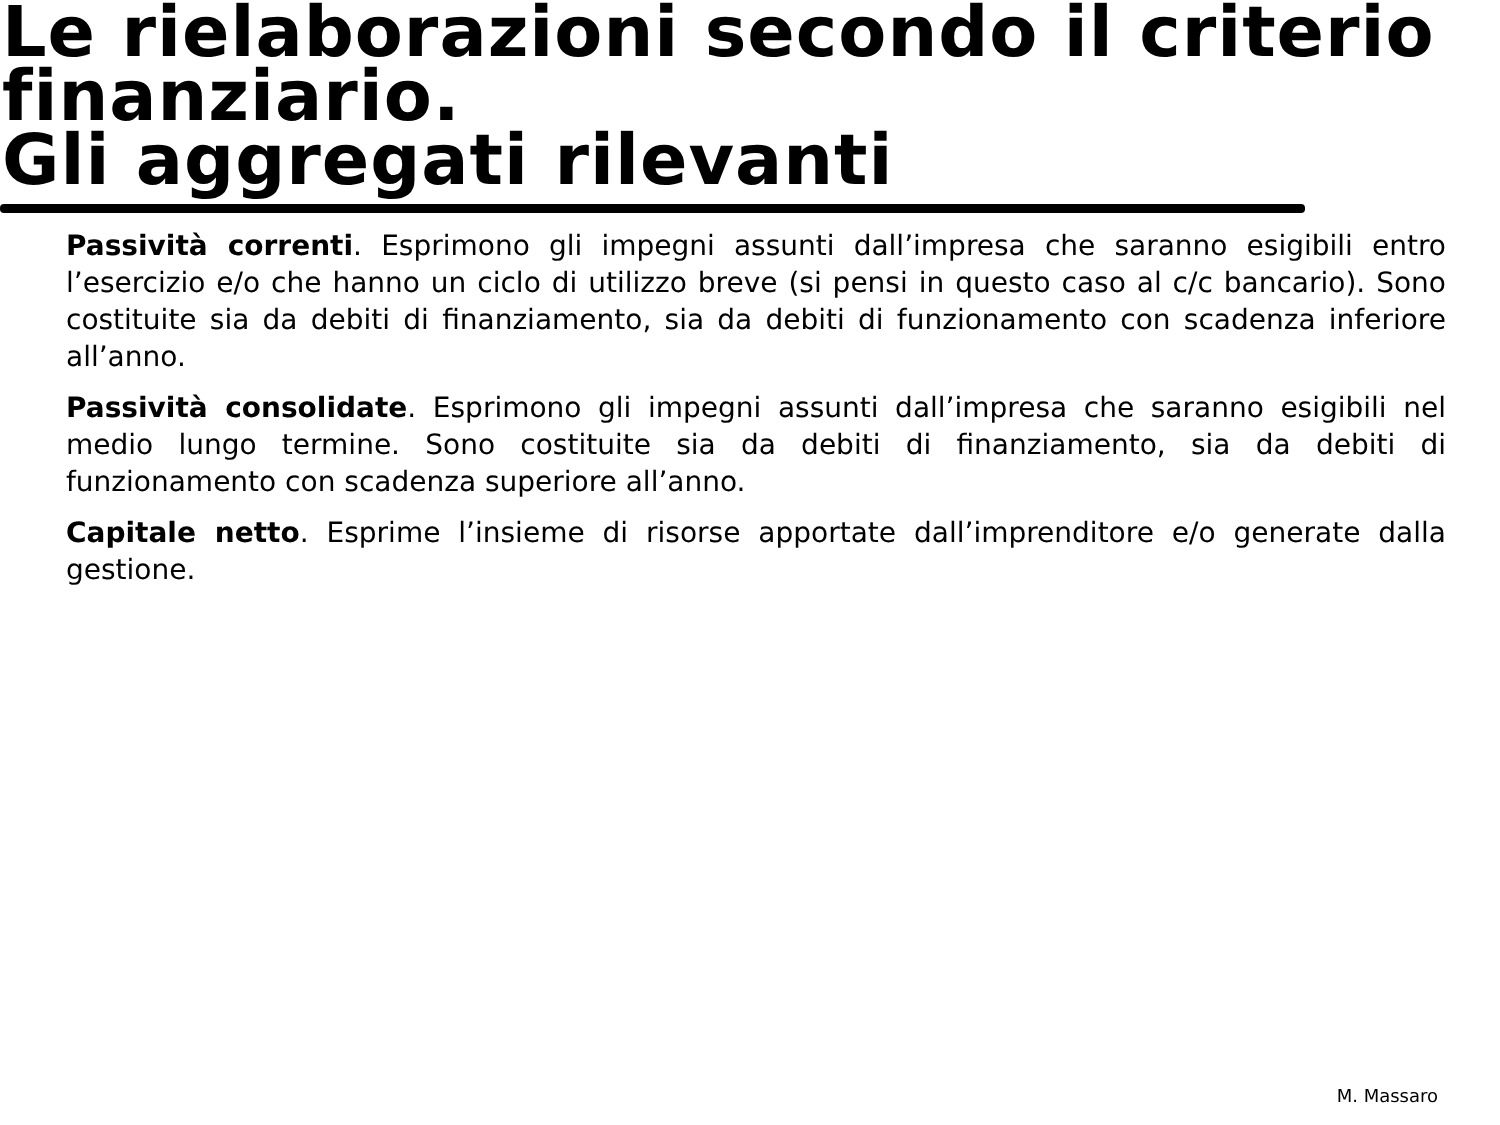Le rielaborazioni secondo il criterio finanziario.
Gli aggregati rilevanti
Passività correnti. Esprimono gli impegni assunti dall’impresa che saranno esigibili entro l’esercizio e/o che hanno un ciclo di utilizzo breve (si pensi in questo caso al c/c bancario). Sono costituite sia da debiti di finanziamento, sia da debiti di funzionamento con scadenza inferiore all’anno.
Passività consolidate. Esprimono gli impegni assunti dall’impresa che saranno esigibili nel medio lungo termine. Sono costituite sia da debiti di finanziamento, sia da debiti di funzionamento con scadenza superiore all’anno.
Capitale netto. Esprime l’insieme di risorse apportate dall’imprenditore e/o generate dalla gestione.
M. Massaro